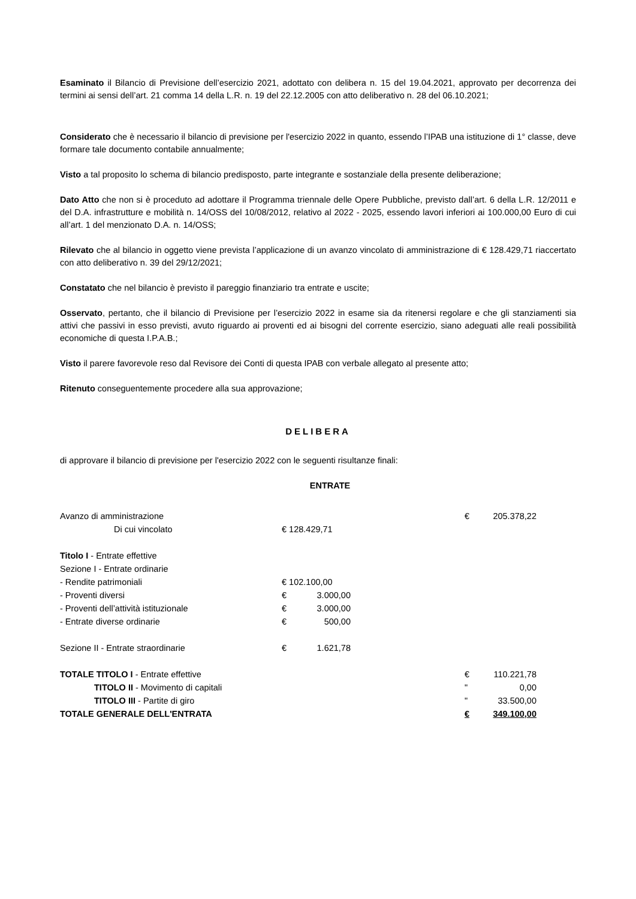Esaminato il Bilancio di Previsione dell’esercizio 2021, adottato con delibera n. 15 del 19.04.2021, approvato per decorrenza dei termini ai sensi dell’art. 21 comma 14 della L.R. n. 19 del 22.12.2005 con atto deliberativo n. 28 del 06.10.2021;
Considerato che è necessario il bilancio di previsione per l'esercizio 2022 in quanto, essendo l’IPAB una istituzione di 1° classe, deve formare tale documento contabile annualmente;
Visto a tal proposito lo schema di bilancio predisposto, parte integrante e sostanziale della presente deliberazione;
Dato Atto che non si è proceduto ad adottare il Programma triennale delle Opere Pubbliche, previsto dall’art. 6 della L.R. 12/2011 e del D.A. infrastrutture e mobilità n. 14/OSS del 10/08/2012, relativo al 2022 - 2025, essendo lavori inferiori ai 100.000,00 Euro di cui all’art. 1 del menzionato D.A. n. 14/OSS;
Rilevato che al bilancio in oggetto viene prevista l’applicazione di un avanzo vincolato di amministrazione di € 128.429,71 riaccertato con atto deliberativo n. 39 del 29/12/2021;
Constatato che nel bilancio è previsto il pareggio finanziario tra entrate e uscite;
Osservato, pertanto, che il bilancio di Previsione per l’esercizio 2022 in esame sia da ritenersi regolare e che gli stanziamenti sia attivi che passivi in esso previsti, avuto riguardo ai proventi ed ai bisogni del corrente esercizio, siano adeguati alle reali possibilità economiche di questa I.P.A.B.;
Visto il parere favorevole reso dal Revisore dei Conti di questa IPAB con verbale allegato al presente atto;
Ritenuto conseguentemente procedere alla sua approvazione;
DELIBERA
di approvare il bilancio di previsione per l'esercizio 2022 con le seguenti risultanze finali:
ENTRATE
| Avanzo di amministrazione | | | € | 205.378,22 |
| Di cui vincolato | € 128.429,71 | | | |
| Titolo I - Entrate effettive | | | | |
| Sezione I - Entrate ordinarie | | | | |
| - Rendite patrimoniali | € 102.100,00 | | | |
| - Proventi diversi | € 3.000,00 | | | |
| - Proventi dell’attività istituzionale | € 3.000,00 | | | |
| - Entrate diverse ordinarie | € 500,00 | | | |
| Sezione II - Entrate straordinarie | € 1.621,78 | | | |
| TOTALE TITOLO I - Entrate effettive | | | € | 110.221,78 |
| TITOLO II - Movimento di capitali | | | " | 0,00 |
| TITOLO III - Partite di giro | | | " | 33.500,00 |
| TOTALE GENERALE DELL'ENTRATA | | | € | 349.100,00 |